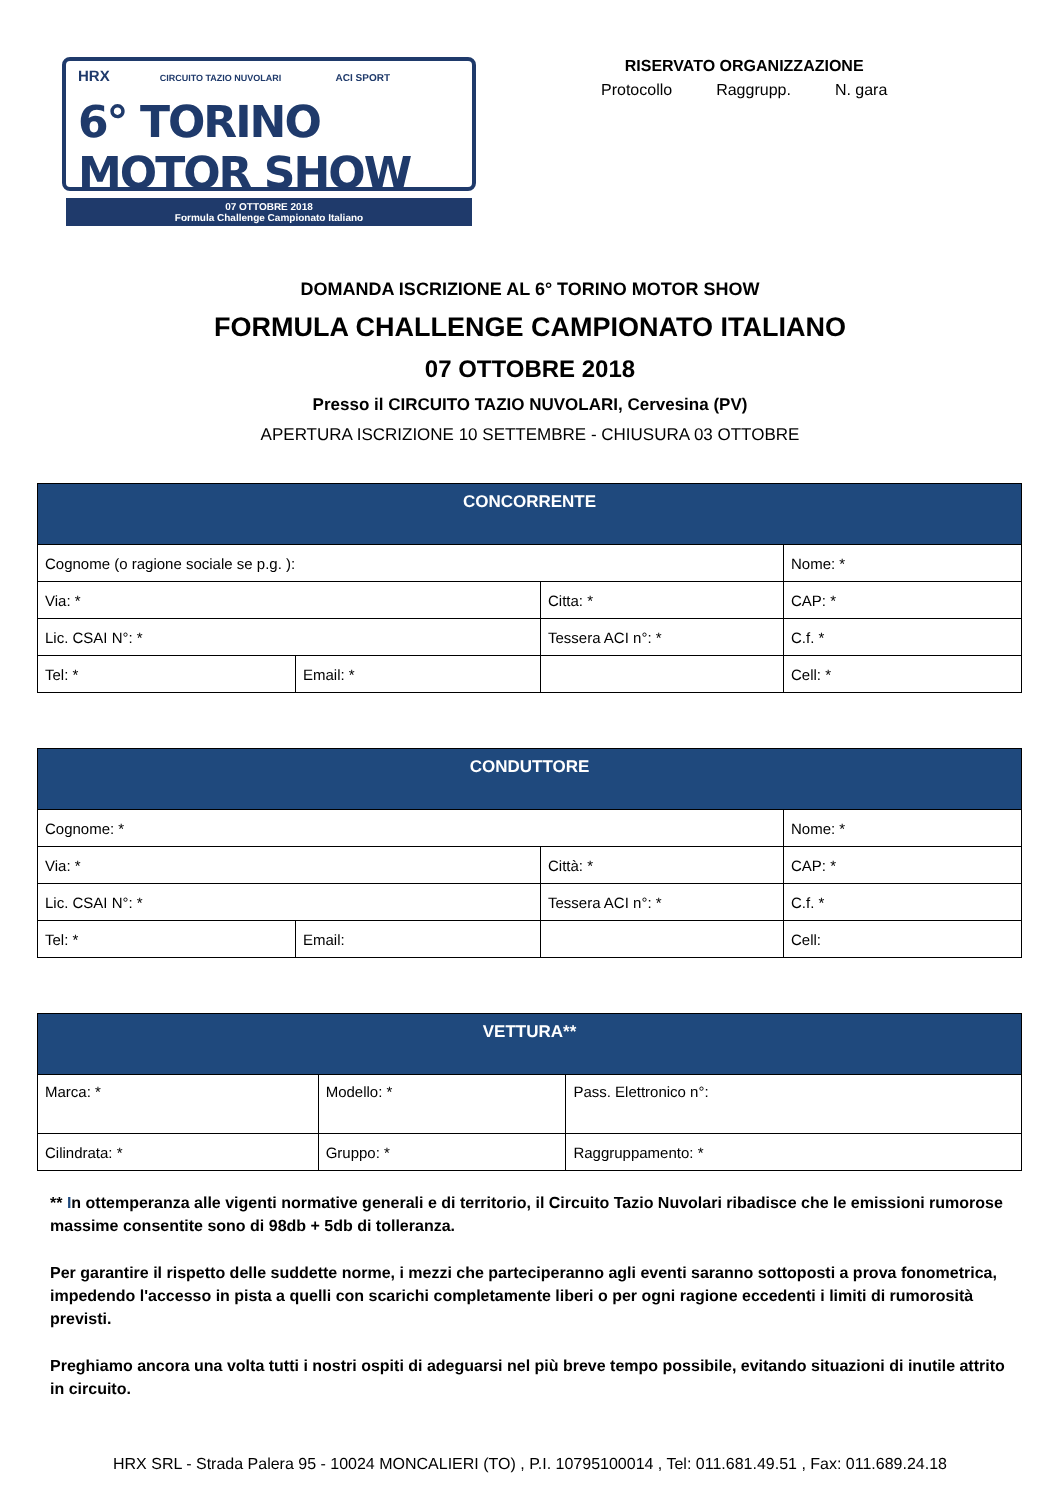HRX CIRCUITO TAZIO NUVOLARI ACI SPORT
6° TORINO MOTOR SHOW
07 OTTOBRE 2018
Formula Challenge Campionato Italiano
RISERVATO ORGANIZZAZIONE
Protocollo Raggrupp. N. gara
DOMANDA ISCRIZIONE AL 6° TORINO MOTOR SHOW
FORMULA CHALLENGE CAMPIONATO ITALIANO
07 OTTOBRE 2018
Presso il CIRCUITO TAZIO NUVOLARI, Cervesina (PV)
APERTURA ISCRIZIONE 10 SETTEMBRE - CHIUSURA 03 OTTOBRE
| CONCORRENTE | | | |
| --- | --- | --- | --- |
| Cognome (o ragione sociale se p.g. ): | | | Nome: * |
| Via: * | | Citta: * | CAP: * |
| Lic. CSAI N°: * | | Tessera ACI n°: * | C.f. * |
| Tel: * | Email: * | | Cell: * |
| CONDUTTORE | | | |
| --- | --- | --- | --- |
| Cognome: * | | | Nome: * |
| Via: * | | Città: * | CAP: * |
| Lic. CSAI N°: * | | Tessera ACI n°: * | C.f. * |
| Tel: * | Email: | | Cell: |
| VETTURA** | | |
| --- | --- | --- |
| Marca: * | Modello: * | Pass. Elettronico n°: |
| Cilindrata: * | Gruppo: * | Raggruppamento: * |
** In ottemperanza alle vigenti normative generali e di territorio, il Circuito Tazio Nuvolari ribadisce che le emissioni rumorose massime consentite sono di 98db + 5db di tolleranza.
Per garantire il rispetto delle suddette norme, i mezzi che parteciperanno agli eventi saranno sottoposti a prova fonometrica, impedendo l'accesso in pista a quelli con scarichi completamente liberi o per ogni ragione eccedenti i limiti di rumorosità previsti.
Preghiamo ancora una volta tutti i nostri ospiti di adeguarsi nel più breve tempo possibile, evitando situazioni di inutile attrito in circuito.
HRX SRL - Strada Palera 95 - 10024 MONCALIERI (TO) , P.I. 10795100014 , Tel: 011.681.49.51 , Fax: 011.689.24.18